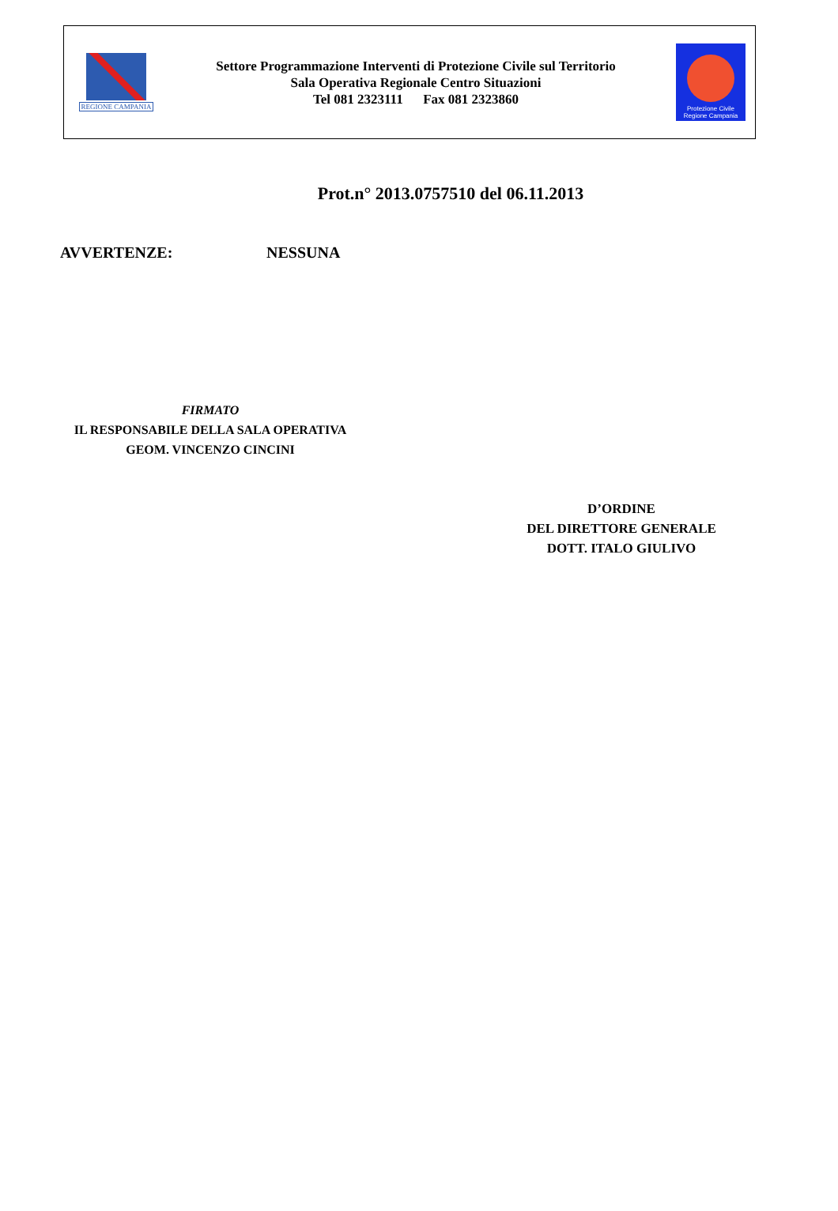REGIONE CAMPANIA
Settore Programmazione Interventi di Protezione Civile sul Territorio
Sala Operativa Regionale Centro Situazioni
Tel 081 2323111 Fax 081 2323860
Protezione Civile
Regione Campania
Prot.n° 2013.0757510 del 06.11.2013
AVVERTENZE: NESSUNA
FIRMATO
IL RESPONSABILE DELLA SALA OPERATIVA
GEOM. VINCENZO CINCINI
D’ORDINE
DEL DIRETTORE GENERALE
DOTT. ITALO GIULIVO